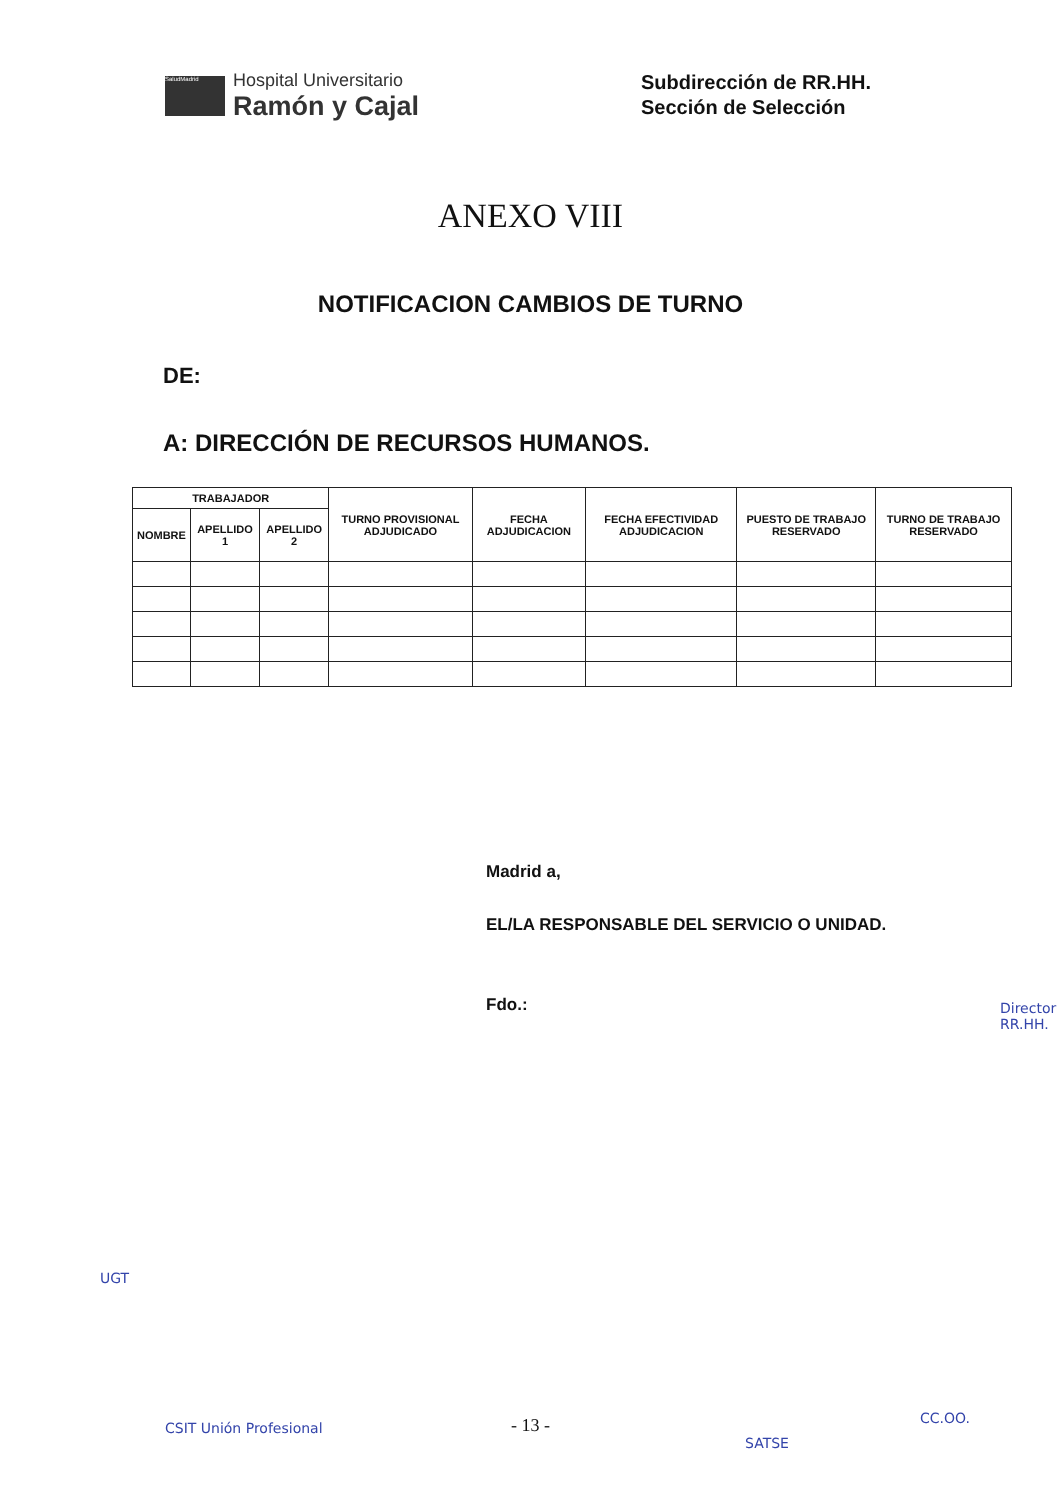SaludMadrid
Hospital Universitario
Ramón y Cajal
Subdirección de RR.HH.
Sección de Selección
ANEXO VIII
NOTIFICACION CAMBIOS DE TURNO
DE:
A: DIRECCIÓN DE RECURSOS HUMANOS.
| TRABAJADOR | | | TURNO PROVISIONAL ADJUDICADO | FECHA ADJUDICACION | FECHA EFECTIVIDAD ADJUDICACION | PUESTO DE TRABAJO RESERVADO | TURNO DE TRABAJO RESERVADO |
| --- | --- | --- | --- | --- | --- | --- | --- |
| NOMBRE | APELLIDO 1 | APELLIDO 2 | | | | | |
Madrid a,
EL/LA RESPONSABLE DEL SERVICIO O UNIDAD.
Fdo.:
Director RR.HH.
UGT
CSIT Unión Profesional
SATSE
CC.OO.
- 13 -